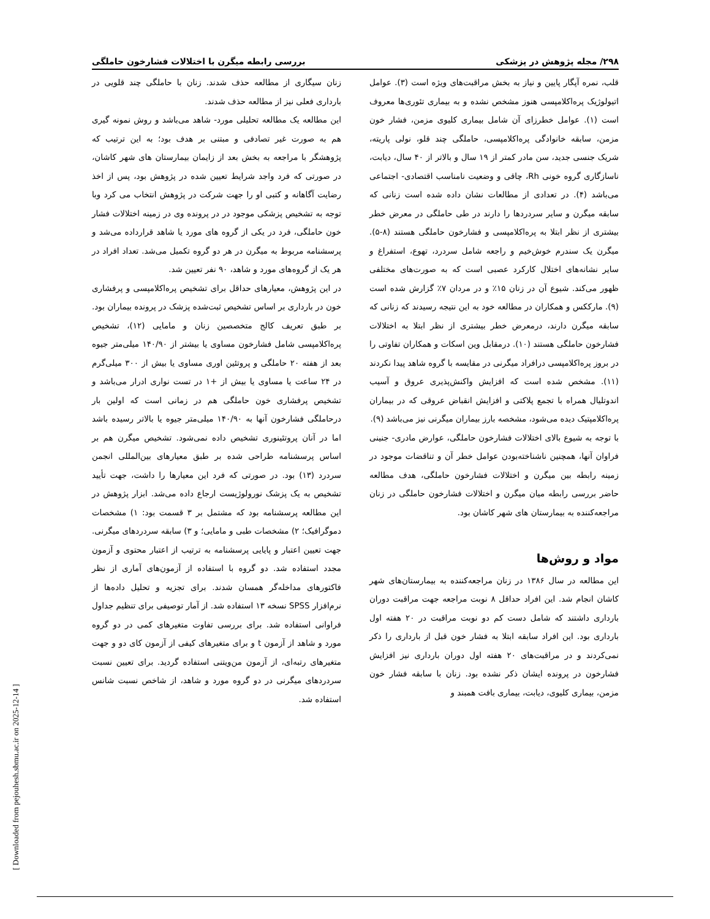۲۹۸/ مجله پژوهش در پزشکی بررسی رابطه میگرن با اختلالات فشارخون حاملگی
قلب، نمره آپگار پایین و نیاز به بخش مراقبت‌های ویژه است (۳). عوامل اتیولوژیک پره‌اکلامپسی هنوز مشخص نشده و به بیماری تئوری‌ها معروف است (۱). عوامل خطرزای آن شامل بیماری کلیوی مزمن، فشار خون مزمن، سابقه خانوادگی پره‌اکلامپسی، حاملگی چند قلو، نولی پاریته، شریک جنسی جدید، سن مادر کمتر از ۱۹ سال و بالاتر از ۴۰ سال، دیابت، ناسازگاری گروه خونی Rh، چاقی و وضعیت نامناسب اقتصادی- اجتماعی می‌باشد (۴). در تعدادی از مطالعات نشان داده شده است زنانی که سابقه میگرن و سایر سردردها را دارند در طی حاملگی در معرض خطر بیشتری از نظر ابتلا به پره‌اکلامپسی و فشارخون حاملگی هستند (۸-۵). میگرن یک سندرم خوش‌خیم و راجعه شامل سردرد، تهوع، استفراغ و سایر نشانه‌های اختلال کارکرد عصبی است که به صورت‌های مختلفی ظهور می‌کند. شیوع آن در زنان ۱۵٪ و در مردان ۷٪ گزارش شده است (۹). مارککس و همکاران در مطالعه خود به این نتیجه رسیدند که زنانی که سابقه میگرن دارند، درمعرض خطر بیشتری از نظر ابتلا به اختلالات فشارخون حاملگی هستند (۱۰). درمقابل وین اسکات و همکاران تفاوتی را در بروز پره‌اکلامپسی درافراد میگرنی در مقایسه با گروه شاهد پیدا نکردند (۱۱). مشخص شده است که افزایش واکنش‌پذیری عروق و آسیب اندوتلیال همراه با تجمع پلاکتی و افزایش انقباض عروقی که در بیماران پره‌اکلامپتیک دیده می‌شود، مشخصه بارز بیماران میگرنی نیز می‌باشد (۹).
با توجه به شیوع بالای اختلالات فشارخون حاملگی، عوارض مادری- جنینی فراوان آنها، همچنین ناشناخته‌بودن عوامل خطر آن و تناقضات موجود در زمینه رابطه بین میگرن و اختلالات فشارخون حاملگی، هدف مطالعه حاضر بررسی رابطه میان میگرن و اختلالات فشارخون حاملگی در زنان مراجعه‌کننده به بیمارستان های شهر کاشان بود.
مواد و روش‌ها
این مطالعه در سال ۱۳۸۶ در زنان مراجعه‌کننده به بیمارستان‌های شهر کاشان انجام شد. این افراد حداقل ۸ نوبت مراجعه جهت مراقبت دوران بارداری داشتند که شامل دست کم دو نوبت مراقبت در ۲۰ هفته اول بارداری بود. این افراد سابقه ابتلا به فشار خون قبل از بارداری را ذکر نمی‌کردند و در مراقبت‌های ۲۰ هفته اول دوران بارداری نیز افزایش فشارخون در پرونده ایشان ذکر نشده بود. زنان با سابقه فشار خون مزمن، بیماری کلیوی، دیابت، بیماری بافت همبند و
زنان سیگاری از مطالعه حذف شدند. زنان با حاملگی چند قلویی در بارداری فعلی نیز از مطالعه حذف شدند.
این مطالعه یک مطالعه تحلیلی مورد- شاهد می‌باشد و روش نمونه گیری هم به صورت غیر تصادفی و مبتنی بر هدف بود؛ به این ترتیب که پژوهشگر با مراجعه به بخش بعد از زایمان بیمارستان های شهر کاشان، در صورتی که فرد واجد شرایط تعیین شده در پژوهش بود، پس از اخذ رضایت آگاهانه و کتبی او را جهت شرکت در پژوهش انتخاب می کرد وبا توجه به تشخیص پزشکی موجود در در پرونده وی در زمینه اختلالات فشار خون حاملگی، فرد در یکی از گروه های مورد یا شاهد قرارداده می‌شد و پرسشنامه مربوط به میگرن در هر دو گروه تکمیل می‌شد. تعداد افراد در هر یک از گروه‌های مورد و شاهد، ۹۰ نفر تعیین شد.
در این پژوهش، معیارهای حداقل برای تشخیص پره‌اکلامپسی و پرفشاری خون در بارداری بر اساس تشخیص ثبت‌شده پزشک در پرونده بیماران بود. بر طبق تعریف کالج متخصصین زنان و مامایی (۱۲)، تشخیص پره‌اکلامپسی شامل فشارخون مساوی یا بیشتر از ۱۴۰/۹۰ میلی‌متر جیوه بعد از هفته ۲۰ حاملگی و پروتئین اوری مساوی یا بیش از ۳۰۰ میلی‌گرم در ۲۴ ساعت یا مساوی یا بیش از +۱ در تست نواری ادرار می‌باشد و تشخیص پرفشاری خون حاملگی هم در زمانی است که اولین بار درحاملگی فشارخون آنها به ۱۴۰/۹۰ میلی‌متر جیوه یا بالاتر رسیده باشد اما در آنان پروتئینوری تشخیص داده نمی‌شود. تشخیص میگرن هم بر اساس پرسشنامه طراحی شده بر طبق معیارهای بین‌المللی انجمن سردرد (۱۳) بود. در صورتی که فرد این معیارها را داشت، جهت تأیید تشخیص به یک پزشک نورولوژیست ارجاع داده می‌شد. ابزار پژوهش در این مطالعه پرسشنامه بود که مشتمل بر ۳ قسمت بود: ۱) مشخصات دموگرافیک؛ ۲) مشخصات طبی و مامایی؛ و ۳) سابقه سردردهای میگرنی. جهت تعیین اعتبار و پایایی پرسشنامه به ترتیب از اعتبار محتوی و آزمون مجدد استفاده شد. دو گروه با استفاده از آزمون‌های آماری از نظر فاکتورهای مداخله‌گر همسان شدند. برای تجزیه و تحلیل داده‌ها از نرم‌افزار SPSS نسخه ۱۳ استفاده شد. از آمار توصیفی برای تنظیم جداول فراوانی استفاده شد. برای بررسی تفاوت متغیرهای کمی در دو گروه مورد و شاهد از آزمون t و برای متغیرهای کیفی از آزمون کای دو و جهت متغیرهای رتبه‌ای، از آزمون من‌ویتنی استفاده گردید. برای تعیین نسبت سردردهای میگرنی در دو گروه مورد و شاهد، از شاخص نسبت شانس استفاده شد.
[ Downloaded from pejouhesh.sbmu.ac.ir on 2025-12-14 ]